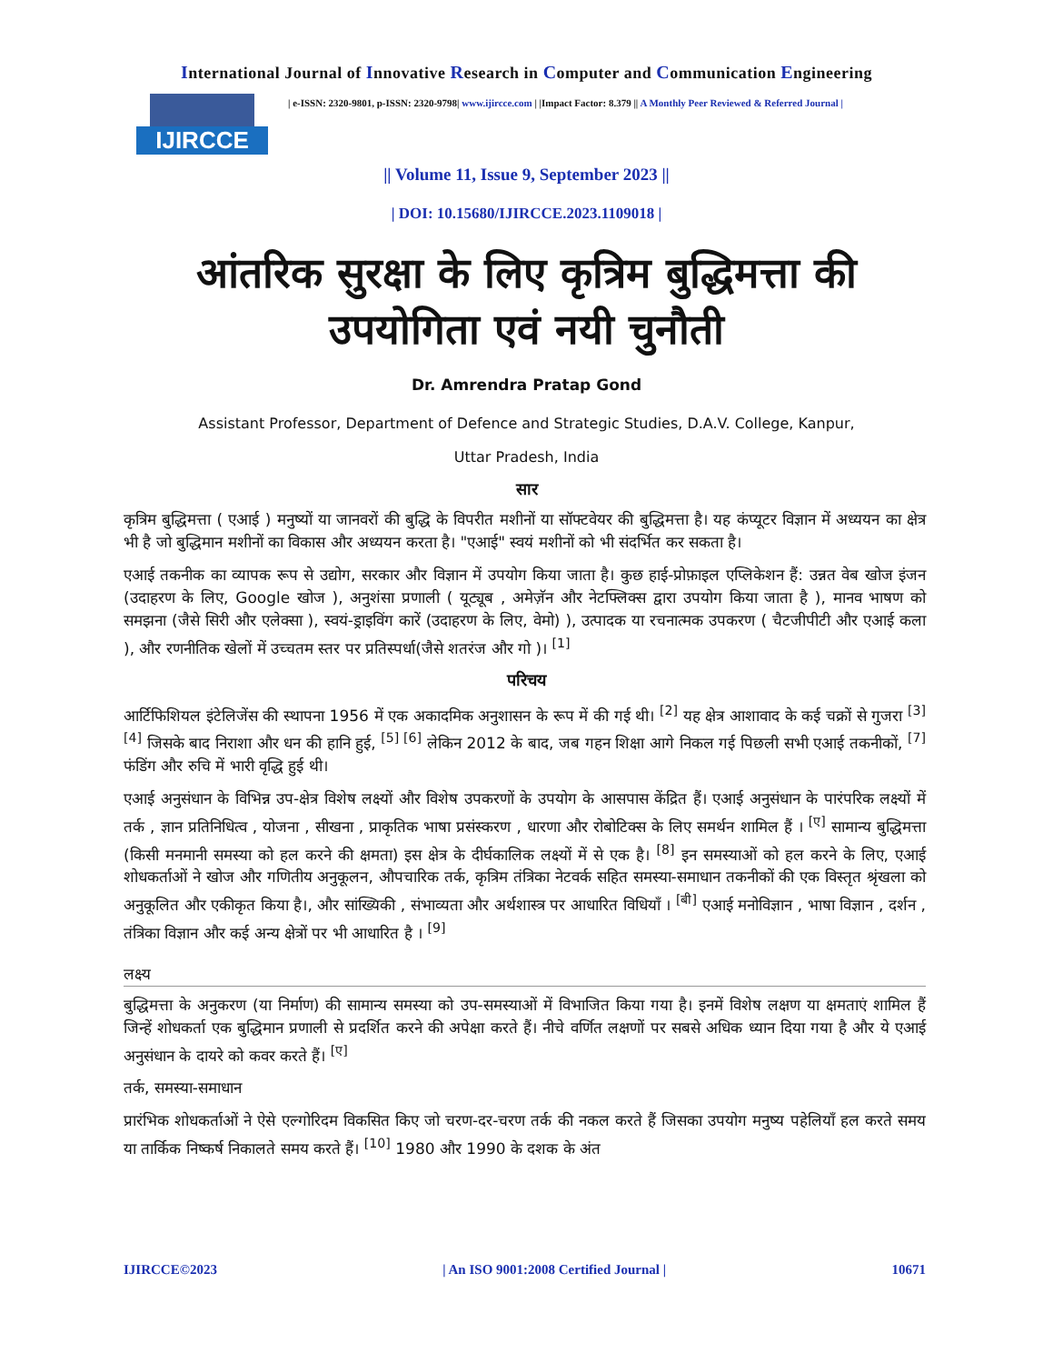International Journal of Innovative Research in Computer and Communication Engineering
IJIRCCE
| e-ISSN: 2320-9801, p-ISSN: 2320-9798| www.ijircce.com | |Impact Factor: 8.379 || A Monthly Peer Reviewed & Referred Journal |
|| Volume 11, Issue 9, September 2023 ||
| DOI: 10.15680/IJIRCCE.2023.1109018 |
आंतरिक सुरक्षा के लिए कृत्रिम बुद्धिमत्ता की
उपयोगिता एवं नयी चुनौती
Dr. Amrendra Pratap Gond
Assistant Professor, Department of Defence and Strategic Studies, D.A.V. College, Kanpur,
Uttar Pradesh, India
सार
कृत्रिम बुद्धिमत्ता ( एआई ) मनुष्यों या जानवरों की बुद्धि के विपरीत मशीनों या सॉफ्टवेयर की बुद्धिमत्ता है। यह कंप्यूटर विज्ञान में अध्ययन का क्षेत्र भी है जो बुद्धिमान मशीनों का विकास और अध्ययन करता है। "एआई" स्वयं मशीनों को भी संदर्भित कर सकता है।
एआई तकनीक का व्यापक रूप से उद्योग, सरकार और विज्ञान में उपयोग किया जाता है। कुछ हाई-प्रोफ़ाइल एप्लिकेशन हैं: उन्नत वेब खोज इंजन (उदाहरण के लिए, Google खोज ), अनुशंसा प्रणाली ( यूट्यूब , अमेज़ॅन और नेटफ्लिक्स द्वारा उपयोग किया जाता है ), मानव भाषण को समझना (जैसे सिरी और एलेक्सा ), स्वयं-ड्राइविंग कारें (उदाहरण के लिए, वेमो) ), उत्पादक या रचनात्मक उपकरण ( चैटजीपीटी और एआई कला ), और रणनीतिक खेलों में उच्चतम स्तर पर प्रतिस्पर्धा(जैसे शतरंज और गो )। <sup>[1]</sup>
परिचय
आर्टिफिशियल इंटेलिजेंस की स्थापना 1956 में एक अकादमिक अनुशासन के रूप में की गई थी। <sup>[2]</sup> यह क्षेत्र आशावाद के कई चक्रों से गुजरा <sup>[3] [4]</sup> जिसके बाद निराशा और धन की हानि हुई, <sup>[5] [6]</sup> लेकिन 2012 के बाद, जब गहन शिक्षा आगे निकल गई पिछली सभी एआई तकनीकों, <sup>[7]</sup> फंडिंग और रुचि में भारी वृद्धि हुई थी।
एआई अनुसंधान के विभिन्न उप-क्षेत्र विशेष लक्ष्यों और विशेष उपकरणों के उपयोग के आसपास केंद्रित हैं। एआई अनुसंधान के पारंपरिक लक्ष्यों में तर्क , ज्ञान प्रतिनिधित्व , योजना , सीखना , प्राकृतिक भाषा प्रसंस्करण , धारणा और रोबोटिक्स के लिए समर्थन शामिल हैं । <sup>[ए]</sup> सामान्य बुद्धिमत्ता (किसी मनमानी समस्या को हल करने की क्षमता) इस क्षेत्र के दीर्घकालिक लक्ष्यों में से एक है। <sup>[8]</sup> इन समस्याओं को हल करने के लिए, एआई शोधकर्ताओं ने खोज और गणितीय अनुकूलन, औपचारिक तर्क, कृत्रिम तंत्रिका नेटवर्क सहित समस्या-समाधान तकनीकों की एक विस्तृत श्रृंखला को अनुकूलित और एकीकृत किया है।, और सांख्यिकी , संभाव्यता और अर्थशास्त्र पर आधारित विधियाँ । <sup>[बी]</sup> एआई मनोविज्ञान , भाषा विज्ञान , दर्शन , तंत्रिका विज्ञान और कई अन्य क्षेत्रों पर भी आधारित है । <sup>[9]</sup>
लक्ष्य
बुद्धिमत्ता के अनुकरण (या निर्माण) की सामान्य समस्या को उप-समस्याओं में विभाजित किया गया है। इनमें विशेष लक्षण या क्षमताएं शामिल हैं जिन्हें शोधकर्ता एक बुद्धिमान प्रणाली से प्रदर्शित करने की अपेक्षा करते हैं। नीचे वर्णित लक्षणों पर सबसे अधिक ध्यान दिया गया है और ये एआई अनुसंधान के दायरे को कवर करते हैं। <sup>[ए]</sup>
तर्क, समस्या-समाधान
प्रारंभिक शोधकर्ताओं ने ऐसे एल्गोरिदम विकसित किए जो चरण-दर-चरण तर्क की नकल करते हैं जिसका उपयोग मनुष्य पहेलियाँ हल करते समय या तार्किक निष्कर्ष निकालते समय करते हैं। <sup>[10]</sup> 1980 और 1990 के दशक के अंत
IJIRCCE©2023 | An ISO 9001:2008 Certified Journal | 10671